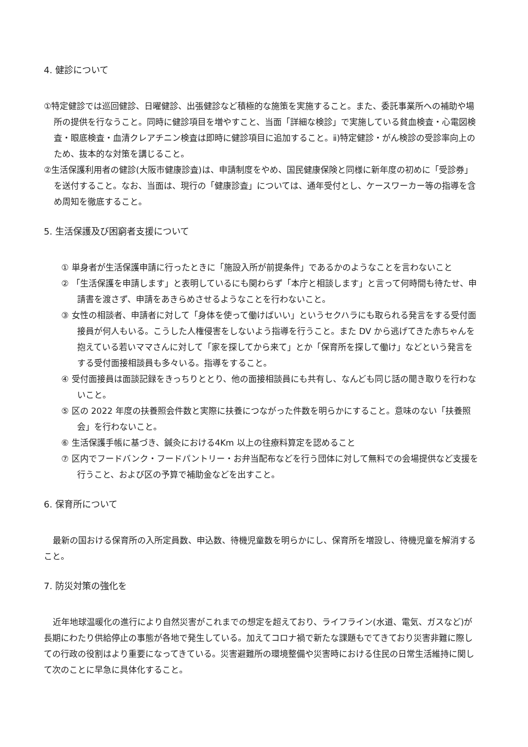4. 健診について
①特定健診では巡回健診、日曜健診、出張健診など積極的な施策を実施すること。また、委託事業所への補助や場所の提供を行なうこと。同時に健診項目を増やすこと、当面「詳細な検診」で実施している貧血検査・心電図検査・眼底検査・血清クレアチニン検査は即時に健診項目に追加すること。ⅱ)特定健診・がん検診の受診率向上のため、抜本的な対策を講じること。
②生活保護利用者の健診(大阪市健康診査)は、申請制度をやめ、国民健康保険と同様に新年度の初めに「受診券」を送付すること。なお、当面は、現行の「健康診査」については、通年受付とし、ケースワーカー等の指導を含め周知を徹底すること。
5. 生活保護及び困窮者支援について
① 単身者が生活保護申請に行ったときに「施設入所が前提条件」であるかのようなことを言わないこと
② 「生活保護を申請します」と表明しているにも関わらず「本庁と相談します」と言って何時間も待たせ、申請書を渡さず、申請をあきらめさせるようなことを行わないこと。
③ 女性の相談者、申請者に対して「身体を使って働けばいい」というセクハラにも取られる発言をする受付面接員が何人もいる。こうした人権侵害をしないよう指導を行うこと。また DV から逃げてきた赤ちゃんを抱えている若いママさんに対して「家を探してから来て」とか「保育所を探して働け」などという発言をする受付面接相談員も多々いる。指導をすること。
④ 受付面接員は面談記録をきっちりととり、他の面接相談員にも共有し、なんども同じ話の聞き取りを行わないこと。
⑤ 区の 2022 年度の扶養照会件数と実際に扶養につながった件数を明らかにすること。意味のない「扶養照会」を行わないこと。
⑥ 生活保護手帳に基づき、鍼灸における4Km 以上の往療料算定を認めること
⑦ 区内でフードバンク・フードパントリー・お弁当配布などを行う団体に対して無料での会場提供など支援を行うこと、および区の予算で補助金などを出すこと。
6. 保育所について
最新の国おける保育所の入所定員数、申込数、待機児童数を明らかにし、保育所を増設し、待機児童を解消すること。
7. 防災対策の強化を
近年地球温暖化の進行により自然災害がこれまでの想定を超えており、ライフライン(水道、電気、ガスなど)が長期にわたり供給停止の事態が各地で発生している。加えてコロナ禍で新たな課題もでてきており災害非難に際しての行政の役割はより重要になってきている。災害避難所の環境整備や災害時における住民の日常生活維持に関して次のことに早急に具体化すること。